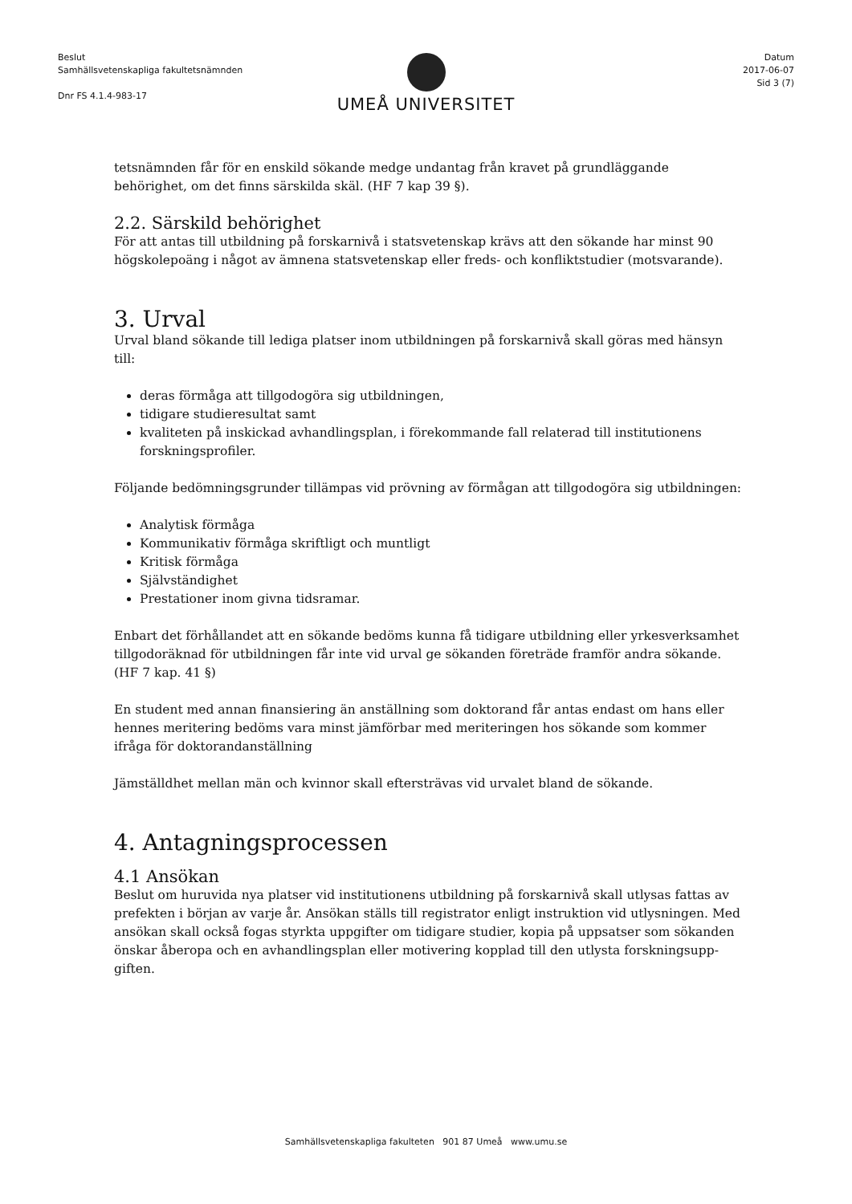Beslut
Samhällsvetenskapliga fakultetsnämnden
Dnr FS 4.1.4-983-17
UMEÅ UNIVERSITET
Datum
2017-06-07
Sid 3 (7)
tetsnämnden får för en enskild sökande medge undantag från kravet på grundläggande behörighet, om det finns särskilda skäl. (HF 7 kap 39 §).
2.2. Särskild behörighet
För att antas till utbildning på forskarnivå i statsvetenskap krävs att den sökande har minst 90 högskolepoäng i något av ämnena statsvetenskap eller freds- och konfliktstudier (motsvarande).
3. Urval
Urval bland sökande till lediga platser inom utbildningen på forskarnivå skall göras med hänsyn till:
deras förmåga att tillgodogöra sig utbildningen,
tidigare studieresultat samt
kvaliteten på inskickad avhandlingsplan, i förekommande fall relaterad till institutionens forskningsprofiler.
Följande bedömningsgrunder tillämpas vid prövning av förmågan att tillgodogöra sig utbildningen:
Analytisk förmåga
Kommunikativ förmåga skriftligt och muntligt
Kritisk förmåga
Självständighet
Prestationer inom givna tidsramar.
Enbart det förhållandet att en sökande bedöms kunna få tidigare utbildning eller yrkesverksamhet tillgodoräknad för utbildningen får inte vid urval ge sökanden företräde framför andra sökande. (HF 7 kap. 41 §)
En student med annan finansiering än anställning som doktorand får antas endast om hans eller hennes meritering bedöms vara minst jämförbar med meriteringen hos sökande som kommer ifråga för doktorandanställning
Jämställdhet mellan män och kvinnor skall eftersträvas vid urvalet bland de sökande.
4. Antagningsprocessen
4.1 Ansökan
Beslut om huruvida nya platser vid institutionens utbildning på forskarnivå skall utlysas fattas av prefekten i början av varje år. Ansökan ställs till registrator enligt instruktion vid utlysningen. Med ansökan skall också fogas styrkta uppgifter om tidigare studier, kopia på uppsatser som sökanden önskar åberopa och en avhandlingsplan eller motivering kopplad till den utlysta forskningsupp-giften.
Samhällsvetenskapliga fakulteten 901 87 Umeå www.umu.se